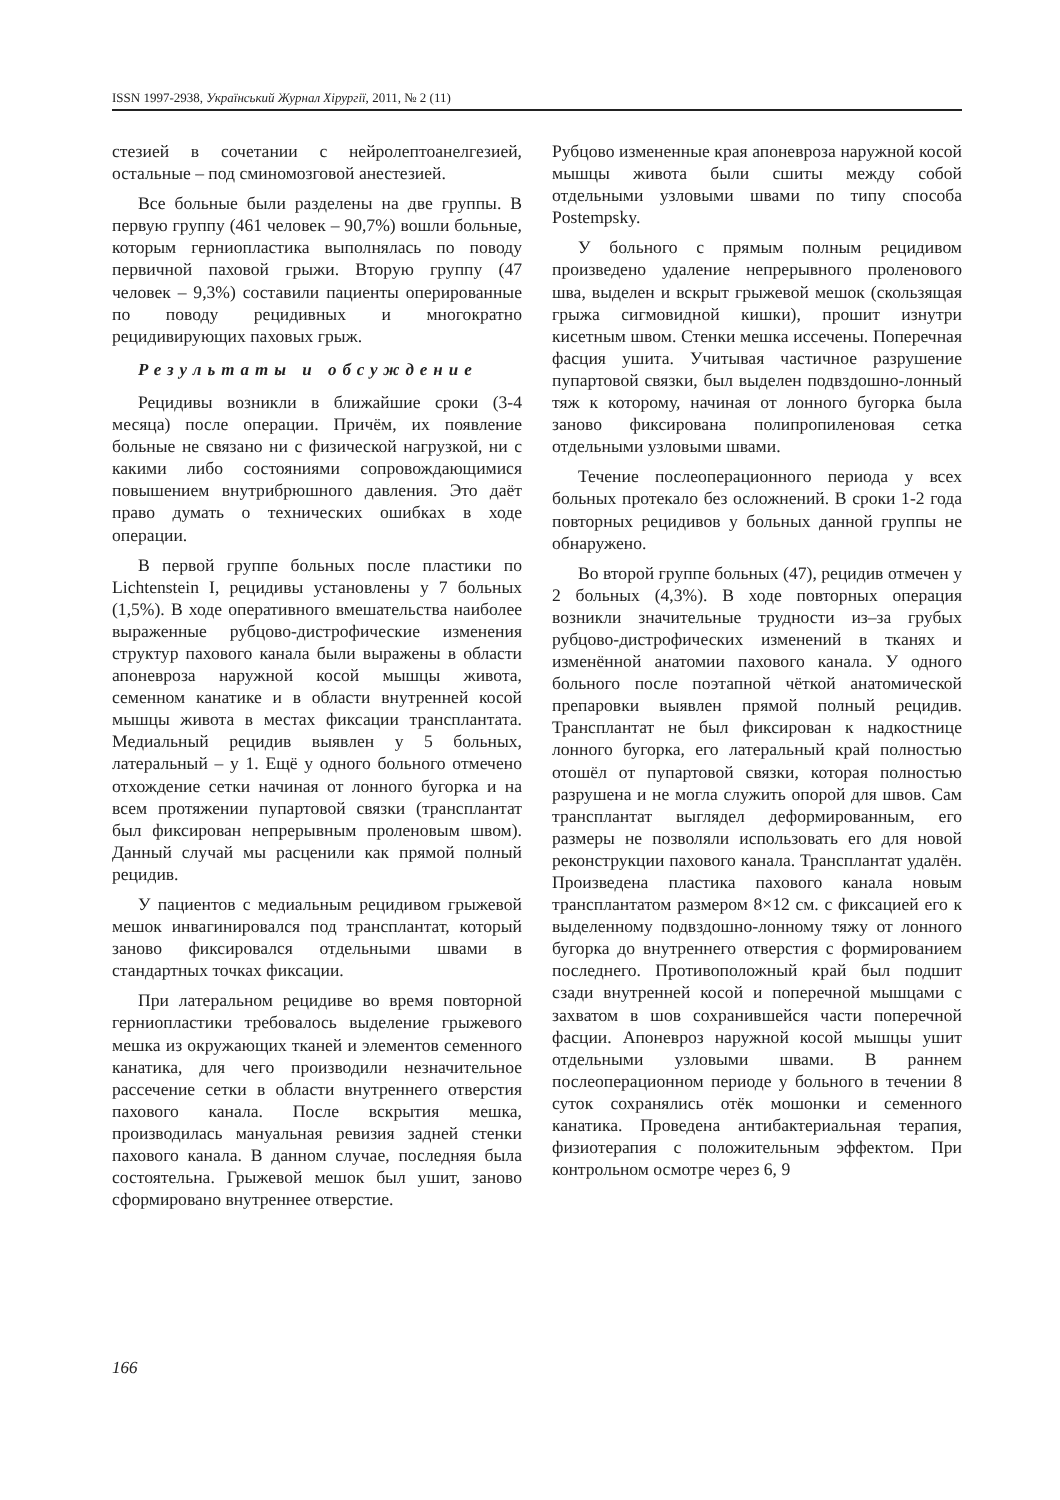ISSN 1997-2938, Український Журнал Хірургії, 2011, № 2 (11)
стезией в сочетании с нейролептоанелгезией, остальные – под сминомозговой анестезией.
Все больные были разделены на две группы. В первую группу (461 человек – 90,7%) вошли больные, которым герниопластика выполнялась по поводу первичной паховой грыжи. Вторую группу (47 человек – 9,3%) составили пациенты оперированные по поводу рецидивных и многократно рецидивирующих паховых грыж.
Результаты и обсуждение
Рецидивы возникли в ближайшие сроки (3-4 месяца) после операции. Причём, их появление больные не связано ни с физической нагрузкой, ни с какими либо состояниями сопровождающимися повышением внутрибрюшного давления. Это даёт право думать о технических ошибках в ходе операции.
В первой группе больных после пластики по Lichtenstein I, рецидивы установлены у 7 больных (1,5%). В ходе оперативного вмешательства наиболее выраженные рубцово-дистрофические изменения структур пахового канала были выражены в области апоневроза наружной косой мышцы живота, семенном канатике и в области внутренней косой мышцы живота в местах фиксации трансплантата. Медиальный рецидив выявлен у 5 больных, латеральный – у 1. Ещё у одного больного отмечено отхождение сетки начиная от лонного бугорка и на всем протяжении пупартовой связки (трансплантат был фиксирован непрерывным проленовым швом). Данный случай мы расценили как прямой полный рецидив.
У пациентов с медиальным рецидивом грыжевой мешок инвагинировался под трансплантат, который заново фиксировался отдельными швами в стандартных точках фиксации.
При латеральном рецидиве во время повторной герниопластики требовалось выделение грыжевого мешка из окружающих тканей и элементов семенного канатика, для чего производили незначительное рассечение сетки в области внутреннего отверстия пахового канала. После вскрытия мешка, производилась мануальная ревизия задней стенки пахового канала. В данном случае, последняя была состоятельна. Грыжевой мешок был ушит, заново сформировано внутреннее отверстие.
Рубцово измененные края апоневроза наружной косой мышцы живота были сшиты между собой отдельными узловыми швами по типу способа Postempsky.
У больного с прямым полным рецидивом произведено удаление непрерывного проленового шва, выделен и вскрыт грыжевой мешок (скользящая грыжа сигмовидной кишки), прошит изнутри кисетным швом. Стенки мешка иссечены. Поперечная фасция ушита. Учитывая частичное разрушение пупартовой связки, был выделен подвздошно-лонный тяж к которому, начиная от лонного бугорка была заново фиксирована полипропиленовая сетка отдельными узловыми швами.
Течение послеоперационного периода у всех больных протекало без осложнений. В сроки 1-2 года повторных рецидивов у больных данной группы не обнаружено.
Во второй группе больных (47), рецидив отмечен у 2 больных (4,3%). В ходе повторных операция возникли значительные трудности из–за грубых рубцово-дистрофических изменений в тканях и изменённой анатомии пахового канала. У одного больного после поэтапной чёткой анатомической препаровки выявлен прямой полный рецидив. Трансплантат не был фиксирован к надкостнице лонного бугорка, его латеральный край полностью отошёл от пупартовой связки, которая полностью разрушена и не могла служить опорой для швов. Сам трансплантат выглядел деформированным, его размеры не позволяли использовать его для новой реконструкции пахового канала. Трансплантат удалён. Произведена пластика пахового канала новым трансплантатом размером 8×12 см. с фиксацией его к выделенному подвздошно-лонному тяжу от лонного бугорка до внутреннего отверстия с формированием последнего. Противоположный край был подшит сзади внутренней косой и поперечной мышцами с захватом в шов сохранившейся части поперечной фасции. Апоневроз наружной косой мышцы ушит отдельными узловыми швами. В раннем послеоперационном периоде у больного в течении 8 суток сохранялись отёк мошонки и семенного канатика. Проведена антибактериальная терапия, физиотерапия с положительным эффектом. При контрольном осмотре через 6, 9
166